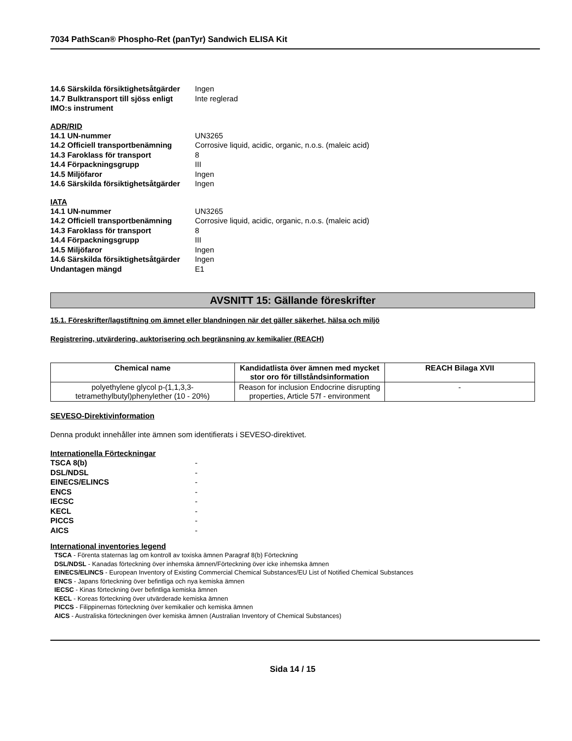7034 PathScan® Phospho-Ret (panTyr) Sandwich ELISA Kit
14.6 Särskilda försiktighetsåtgärder Ingen
14.7 Bulktransport till sjöss enligt
IMO:s instrument Inte reglerad
ADR/RID
14.1 UN-nummer UN3265
14.2 Officiell transportbenämning Corrosive liquid, acidic, organic, n.o.s. (maleic acid)
14.3 Faroklass för transport 8
14.4 Förpackningsgrupp III
14.5 Miljöfaror Ingen
14.6 Särskilda försiktighetsåtgärder Ingen
IATA
14.1 UN-nummer UN3265
14.2 Officiell transportbenämning Corrosive liquid, acidic, organic, n.o.s. (maleic acid)
14.3 Faroklass för transport 8
14.4 Förpackningsgrupp III
14.5 Miljöfaror Ingen
14.6 Särskilda försiktighetsåtgärder Ingen
Undantagen mängd E1
AVSNITT 15: Gällande föreskrifter
15.1. Föreskrifter/lagstiftning om ämnet eller blandningen när det gäller säkerhet, hälsa och miljö
Registrering, utvärdering, auktorisering och begränsning av kemikalier (REACH)
| Chemical name | Kandidatlista över ämnen med mycket stor oro för tillståndsinformation | REACH Bilaga XVII |
| --- | --- | --- |
| polyethylene glycol p-(1,1,3,3-tetramethylbutyl)phenylether (10 - 20%) | Reason for inclusion Endocrine disrupting properties, Article 57f - environment | - |
SEVESO-Direktivinformation
Denna produkt innehåller inte ämnen som identifierats i SEVESO-direktivet.
Internationella Förteckningar
TSCA 8(b) -
DSL/NDSL -
EINECS/ELINCS -
ENCS -
IECSC -
KECL -
PICCS -
AICS -
International inventories legend
TSCA - Förenta staternas lag om kontroll av toxiska ämnen Paragraf 8(b) Förteckning
DSL/NDSL - Kanadas förteckning över inhemska ämnen/Förteckning över icke inhemska ämnen
EINECS/ELINCS - European Inventory of Existing Commercial Chemical Substances/EU List of Notified Chemical Substances
ENCS - Japans förteckning över befintliga och nya kemiska ämnen
IECSC - Kinas förteckning över befintliga kemiska ämnen
KECL - Koreas förteckning över utvärderade kemiska ämnen
PICCS - Filippinernas förteckning över kemikalier och kemiska ämnen
AICS - Australiska förteckningen över kemiska ämnen (Australian Inventory of Chemical Substances)
Sida 14 / 15